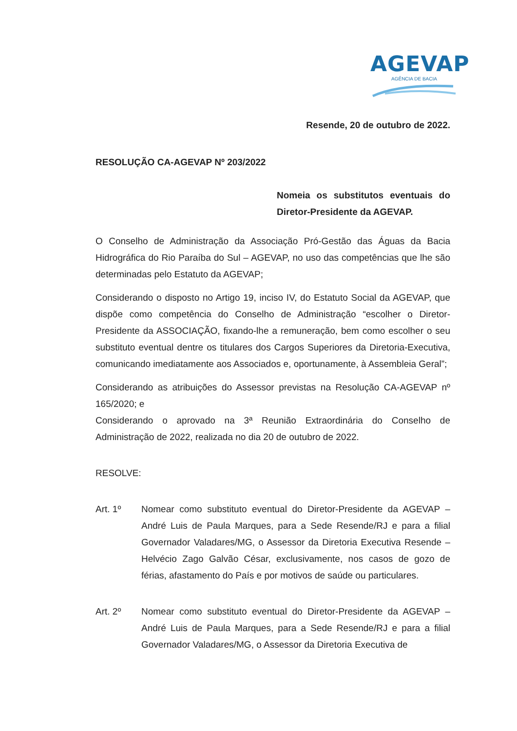AGEVAP
AGÊNCIA DE BACIA
Resende, 20 de outubro de 2022.
RESOLUÇÃO CA-AGEVAP Nº 203/2022
Nomeia os substitutos eventuais do Diretor-Presidente da AGEVAP.
O Conselho de Administração da Associação Pró-Gestão das Águas da Bacia Hidrográfica do Rio Paraíba do Sul – AGEVAP, no uso das competências que lhe são determinadas pelo Estatuto da AGEVAP;
Considerando o disposto no Artigo 19, inciso IV, do Estatuto Social da AGEVAP, que dispõe como competência do Conselho de Administração “escolher o Diretor-Presidente da ASSOCIAÇÃO, fixando-lhe a remuneração, bem como escolher o seu substituto eventual dentre os titulares dos Cargos Superiores da Diretoria-Executiva, comunicando imediatamente aos Associados e, oportunamente, à Assembleia Geral”;
Considerando as atribuições do Assessor previstas na Resolução CA-AGEVAP nº 165/2020; e
Considerando o aprovado na 3ª Reunião Extraordinária do Conselho de Administração de 2022, realizada no dia 20 de outubro de 2022.
RESOLVE:
Art. 1º Nomear como substituto eventual do Diretor-Presidente da AGEVAP – André Luis de Paula Marques, para a Sede Resende/RJ e para a filial Governador Valadares/MG, o Assessor da Diretoria Executiva Resende – Helvécio Zago Galvão César, exclusivamente, nos casos de gozo de férias, afastamento do País e por motivos de saúde ou particulares.
Art. 2º Nomear como substituto eventual do Diretor-Presidente da AGEVAP – André Luis de Paula Marques, para a Sede Resende/RJ e para a filial Governador Valadares/MG, o Assessor da Diretoria Executiva de